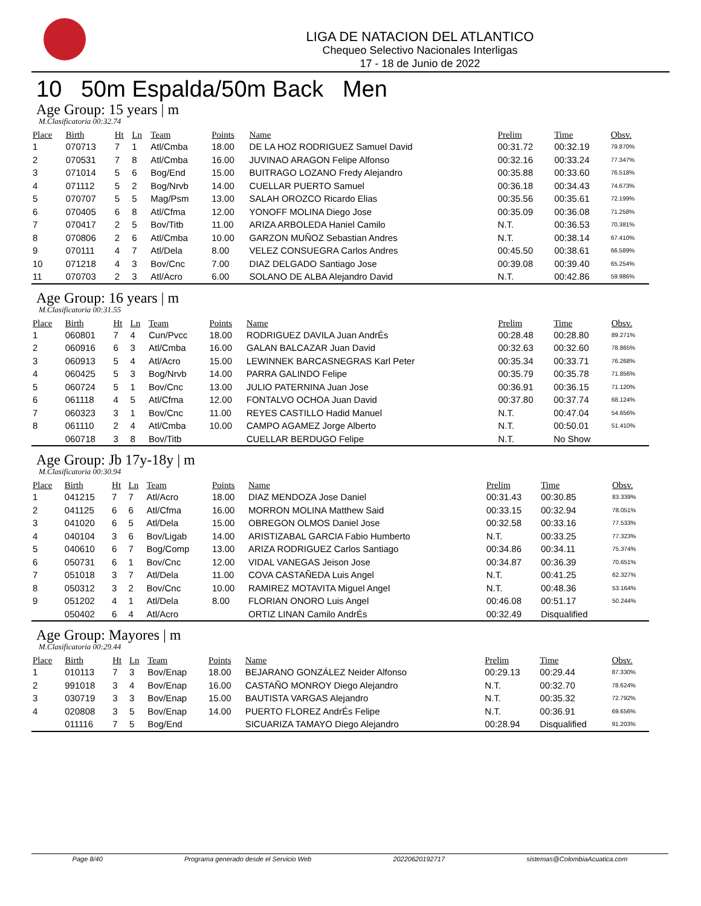LIGA DE NATACION DEL ATLANTICO
Chequeo Selectivo Nacionales Interligas
17 - 18 de Junio de 2022
10 50m Espalda/50m Back Men
Age Group: 15 years | m
M.Clasificatoria 00:32.74
| Place | Birth | Ht | Ln | Team | Points | Name | Prelim | Time | Obsv. |
| --- | --- | --- | --- | --- | --- | --- | --- | --- | --- |
| 1 | 070713 | 7 | 1 | Atl/Cmba | 18.00 | DE LA HOZ RODRIGUEZ Samuel David | 00:31.72 | 00:32.19 | 79.870% |
| 2 | 070531 | 7 | 8 | Atl/Cmba | 16.00 | JUVINAO ARAGON Felipe Alfonso | 00:32.16 | 00:33.24 | 77.347% |
| 3 | 071014 | 5 | 6 | Bog/End | 15.00 | BUITRAGO LOZANO Fredy Alejandro | 00:35.88 | 00:33.60 | 76.518% |
| 4 | 071112 | 5 | 2 | Bog/Nrvb | 14.00 | CUELLAR PUERTO Samuel | 00:36.18 | 00:34.43 | 74.673% |
| 5 | 070707 | 5 | 5 | Mag/Psm | 13.00 | SALAH OROZCO Ricardo Elias | 00:35.56 | 00:35.61 | 72.199% |
| 6 | 070405 | 6 | 8 | Atl/Cfma | 12.00 | YONOFF MOLINA Diego Jose | 00:35.09 | 00:36.08 | 71.258% |
| 7 | 070417 | 2 | 5 | Bov/Titb | 11.00 | ARIZA ARBOLEDA Haniel Camilo | N.T. | 00:36.53 | 70.381% |
| 8 | 070806 | 2 | 6 | Atl/Cmba | 10.00 | GARZON MUÑOZ Sebastian Andres | N.T. | 00:38.14 | 67.410% |
| 9 | 070111 | 4 | 7 | Atl/Dela | 8.00 | VELEZ CONSUEGRA Carlos Andres | 00:45.50 | 00:38.61 | 66.589% |
| 10 | 071218 | 4 | 3 | Bov/Cnc | 7.00 | DIAZ DELGADO Santiago Jose | 00:39.08 | 00:39.40 | 65.254% |
| 11 | 070703 | 2 | 3 | Atl/Acro | 6.00 | SOLANO DE ALBA Alejandro David | N.T. | 00:42.86 | 59.986% |
Age Group: 16 years | m
M.Clasificatoria 00:31.55
| Place | Birth | Ht | Ln | Team | Points | Name | Prelim | Time | Obsv. |
| --- | --- | --- | --- | --- | --- | --- | --- | --- | --- |
| 1 | 060801 | 7 | 4 | Cun/Pvcc | 18.00 | RODRIGUEZ DAVILA Juan AndrÉs | 00:28.48 | 00:28.80 | 89.271% |
| 2 | 060916 | 6 | 3 | Atl/Cmba | 16.00 | GALAN BALCAZAR Juan David | 00:32.63 | 00:32.60 | 78.865% |
| 3 | 060913 | 5 | 4 | Atl/Acro | 15.00 | LEWINNEK BARCASNEGRAS Karl Peter | 00:35.34 | 00:33.71 | 76.268% |
| 4 | 060425 | 5 | 3 | Bog/Nrvb | 14.00 | PARRA GALINDO Felipe | 00:35.79 | 00:35.78 | 71.856% |
| 5 | 060724 | 5 | 1 | Bov/Cnc | 13.00 | JULIO PATERNINA Juan Jose | 00:36.91 | 00:36.15 | 71.120% |
| 6 | 061118 | 4 | 5 | Atl/Cfma | 12.00 | FONTALVO OCHOA Juan David | 00:37.80 | 00:37.74 | 68.124% |
| 7 | 060323 | 3 | 1 | Bov/Cnc | 11.00 | REYES CASTILLO Hadid Manuel | N.T. | 00:47.04 | 54.656% |
| 8 | 061110 | 2 | 4 | Atl/Cmba | 10.00 | CAMPO AGAMEZ Jorge Alberto | N.T. | 00:50.01 | 51.410% |
| | 060718 | 3 | 8 | Bov/Titb | | CUELLAR BERDUGO Felipe | N.T. | No Show | |
Age Group: Jb 17y-18y | m
M.Clasificatoria 00:30.94
| Place | Birth | Ht | Ln | Team | Points | Name | Prelim | Time | Obsv. |
| --- | --- | --- | --- | --- | --- | --- | --- | --- | --- |
| 1 | 041215 | 7 | 7 | Atl/Acro | 18.00 | DIAZ MENDOZA Jose Daniel | 00:31.43 | 00:30.85 | 83.339% |
| 2 | 041125 | 6 | 6 | Atl/Cfma | 16.00 | MORRON MOLINA Matthew Said | 00:33.15 | 00:32.94 | 78.051% |
| 3 | 041020 | 6 | 5 | Atl/Dela | 15.00 | OBREGON OLMOS Daniel Jose | 00:32.58 | 00:33.16 | 77.533% |
| 4 | 040104 | 3 | 6 | Bov/Ligab | 14.00 | ARISTIZABAL GARCIA Fabio Humberto | N.T. | 00:33.25 | 77.323% |
| 5 | 040610 | 6 | 7 | Bog/Comp | 13.00 | ARIZA RODRIGUEZ Carlos Santiago | 00:34.86 | 00:34.11 | 75.374% |
| 6 | 050731 | 6 | 1 | Bov/Cnc | 12.00 | VIDAL VANEGAS Jeison Jose | 00:34.87 | 00:36.39 | 70.651% |
| 7 | 051018 | 3 | 7 | Atl/Dela | 11.00 | COVA CASTAÑEDA Luis Angel | N.T. | 00:41.25 | 62.327% |
| 8 | 050312 | 3 | 2 | Bov/Cnc | 10.00 | RAMIREZ MOTAVITA Miguel Angel | N.T. | 00:48.36 | 53.164% |
| 9 | 051202 | 4 | 1 | Atl/Dela | 8.00 | FLORIAN ONORO Luis Angel | 00:46.08 | 00:51.17 | 50.244% |
| | 050402 | 6 | 4 | Atl/Acro | | ORTIZ LINAN Camilo AndrÉs | 00:32.49 | Disqualified | |
Age Group: Mayores | m
M.Clasificatoria 00:29.44
| Place | Birth | Ht | Ln | Team | Points | Name | Prelim | Time | Obsv. |
| --- | --- | --- | --- | --- | --- | --- | --- | --- | --- |
| 1 | 010113 | 7 | 3 | Bov/Enap | 18.00 | BEJARANO GONZÁLEZ Neider Alfonso | 00:29.13 | 00:29.44 | 87.330% |
| 2 | 991018 | 3 | 4 | Bov/Enap | 16.00 | CASTAÑO MONROY Diego Alejandro | N.T. | 00:32.70 | 78.624% |
| 3 | 030719 | 3 | 3 | Bov/Enap | 15.00 | BAUTISTA VARGAS Alejandro | N.T. | 00:35.32 | 72.792% |
| 4 | 020808 | 3 | 5 | Bov/Enap | 14.00 | PUERTO FLOREZ AndrÉs Felipe | N.T. | 00:36.91 | 69.656% |
| | 011116 | 7 | 5 | Bog/End | | SICUARIZA TAMAYO Diego Alejandro | 00:28.94 | Disqualified | 91.203% |
Page 8/40 Programa generado desde el Servicio Web 20220620192717 sistemas@ColombiaAcuatica.com